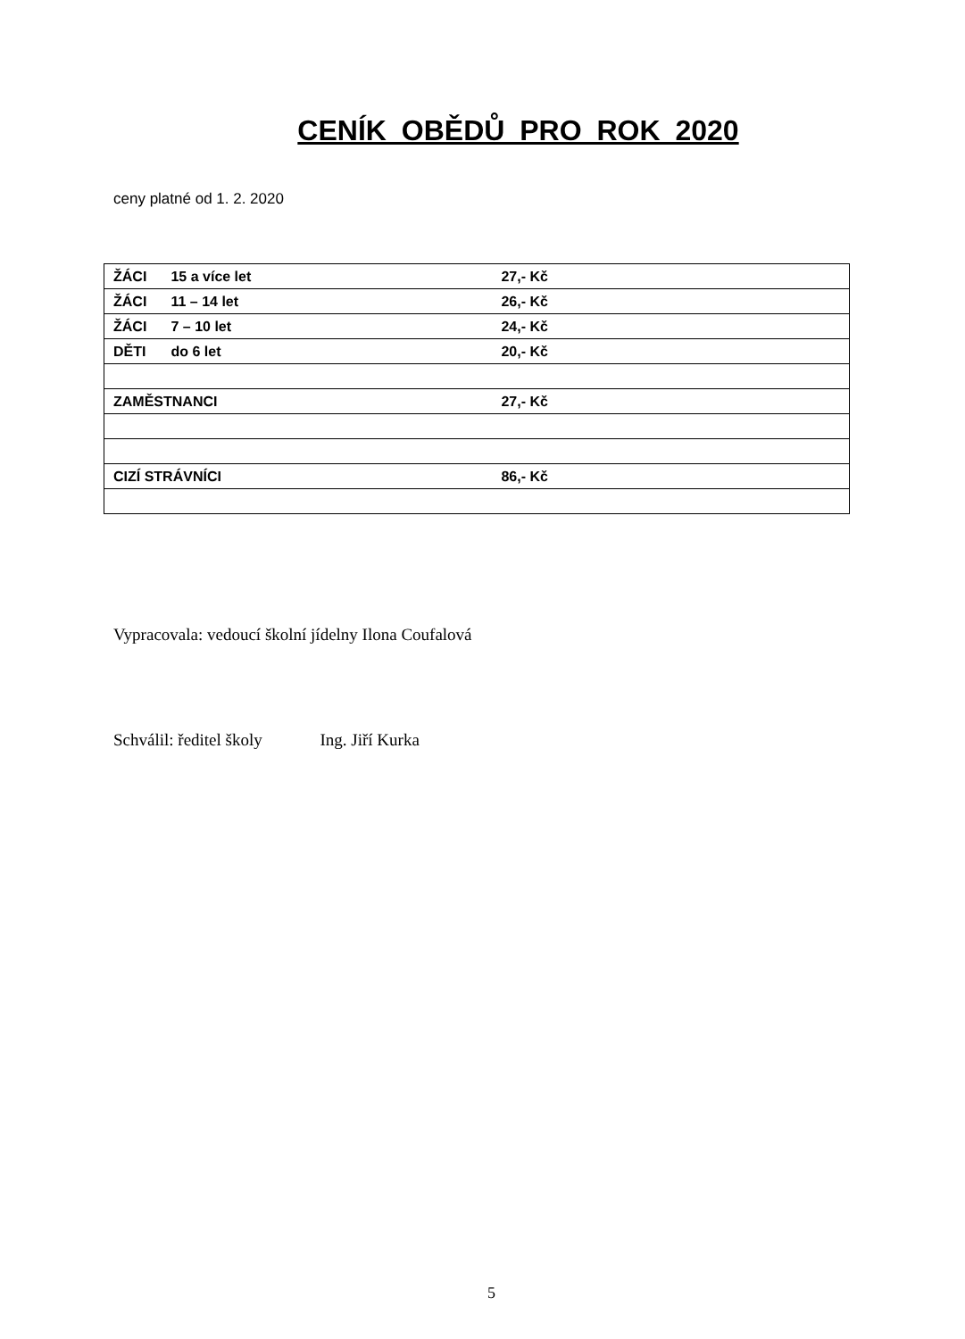CENÍK OBĚDŮ PRO ROK 2020
ceny platné od 1. 2. 2020
| ŽÁCI 15 a více let 27,- Kč |
| ŽÁCI 11 – 14 let 26,- Kč |
| ŽÁCI 7 – 10 let 24,- Kč |
| DĚTI do 6 let 20,- Kč |
| ZAMĚSTNANCI 27,- Kč |
| CIZÍ STRÁVNÍCI 86,- Kč |
Vypracovala: vedoucí školní jídelny Ilona Coufalová
Schválil: ředitel školy Ing. Jiří Kurka
5